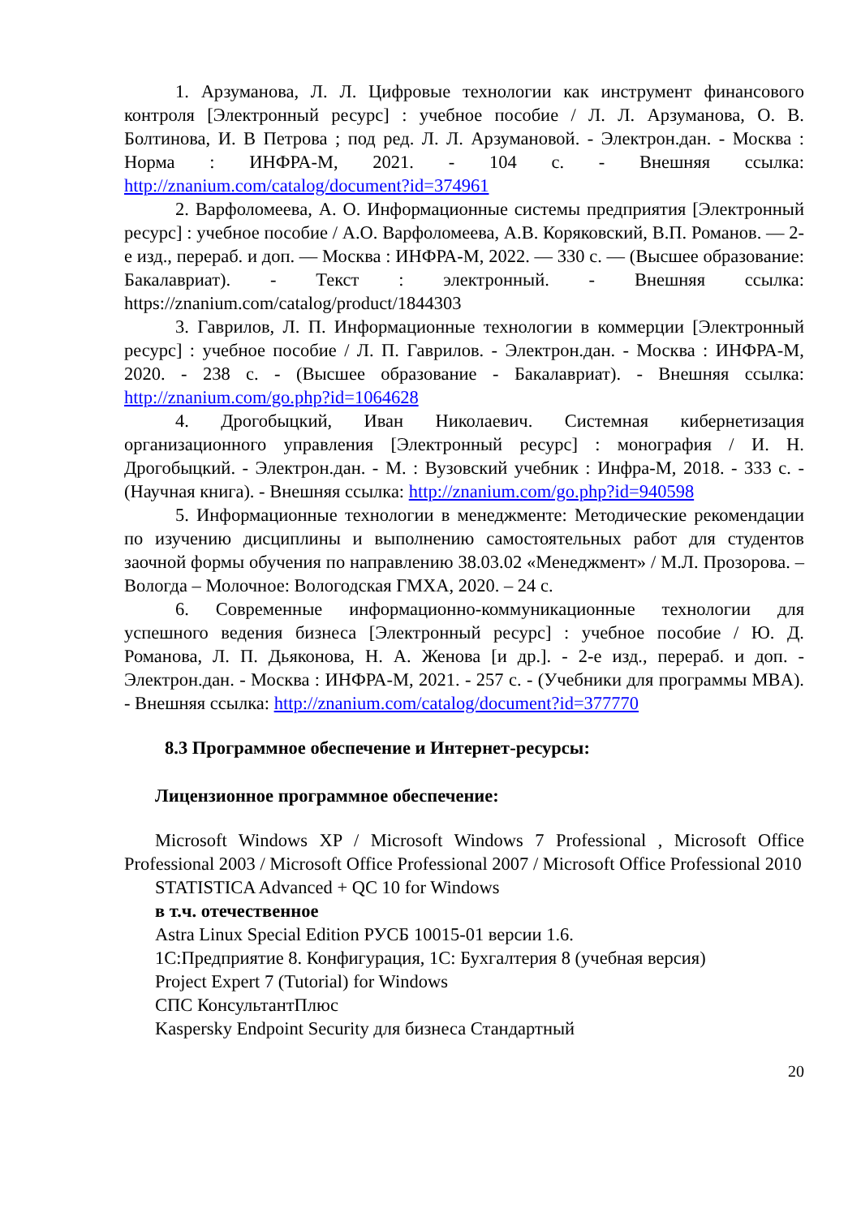1. Арзуманова, Л. Л. Цифровые технологии как инструмент финансового контроля [Электронный ресурс] : учебное пособие / Л. Л. Арзуманова, О. В. Болтинова, И. В Петрова ; под ред. Л. Л. Арзумановой. - Электрон.дан. - Москва : Норма : ИНФРА-М, 2021. - 104 с. - Внешняя ссылка: http://znanium.com/catalog/document?id=374961
2. Варфоломеева, А. О. Информационные системы предприятия [Электронный ресурс] : учебное пособие / А.О. Варфоломеева, А.В. Коряковский, В.П. Романов. — 2-е изд., перераб. и доп. — Москва : ИНФРА-М, 2022. — 330 с. — (Высшее образование: Бакалавриат). - Текст : электронный. - Внешняя ссылка: https://znanium.com/catalog/product/1844303
3. Гаврилов, Л. П. Информационные технологии в коммерции [Электронный ресурс] : учебное пособие / Л. П. Гаврилов. - Электрон.дан. - Москва : ИНФРА-М, 2020. - 238 с. - (Высшее образование - Бакалавриат). - Внешняя ссылка: http://znanium.com/go.php?id=1064628
4. Дрогобыцкий, Иван Николаевич. Системная кибернетизация организационного управления [Электронный ресурс] : монография / И. Н. Дрогобыцкий. - Электрон.дан. - М. : Вузовский учебник : Инфра-М, 2018. - 333 с. - (Научная книга). - Внешняя ссылка: http://znanium.com/go.php?id=940598
5. Информационные технологии в менеджменте: Методические рекомендации по изучению дисциплины и выполнению самостоятельных работ для студентов заочной формы обучения по направлению 38.03.02 «Менеджмент» / М.Л. Прозорова. – Вологда – Молочное: Вологодская ГМХА, 2020. – 24 с.
6. Современные информационно-коммуникационные технологии для успешного ведения бизнеса [Электронный ресурс] : учебное пособие / Ю. Д. Романова, Л. П. Дьяконова, Н. А. Женова [и др.]. - 2-е изд., перераб. и доп. - Электрон.дан. - Москва : ИНФРА-М, 2021. - 257 с. - (Учебники для программы MBA). - Внешняя ссылка: http://znanium.com/catalog/document?id=377770
8.3 Программное обеспечение и Интернет-ресурсы:
Лицензионное программное обеспечение:
Microsoft Windows XP / Microsoft Windows 7 Professional , Microsoft Office Professional 2003 / Microsoft Office Professional 2007 / Microsoft Office Professional 2010
STATISTICA Advanced + QC 10 for Windows
в т.ч. отечественное
Astra Linux Special Edition РУСБ 10015-01 версии 1.6.
1С:Предприятие 8. Конфигурация, 1С: Бухгалтерия 8 (учебная версия)
Project Expert 7 (Tutorial) for Windows
СПС КонсультантПлюс
Kaspersky Endpoint Security для бизнеса Стандартный
20